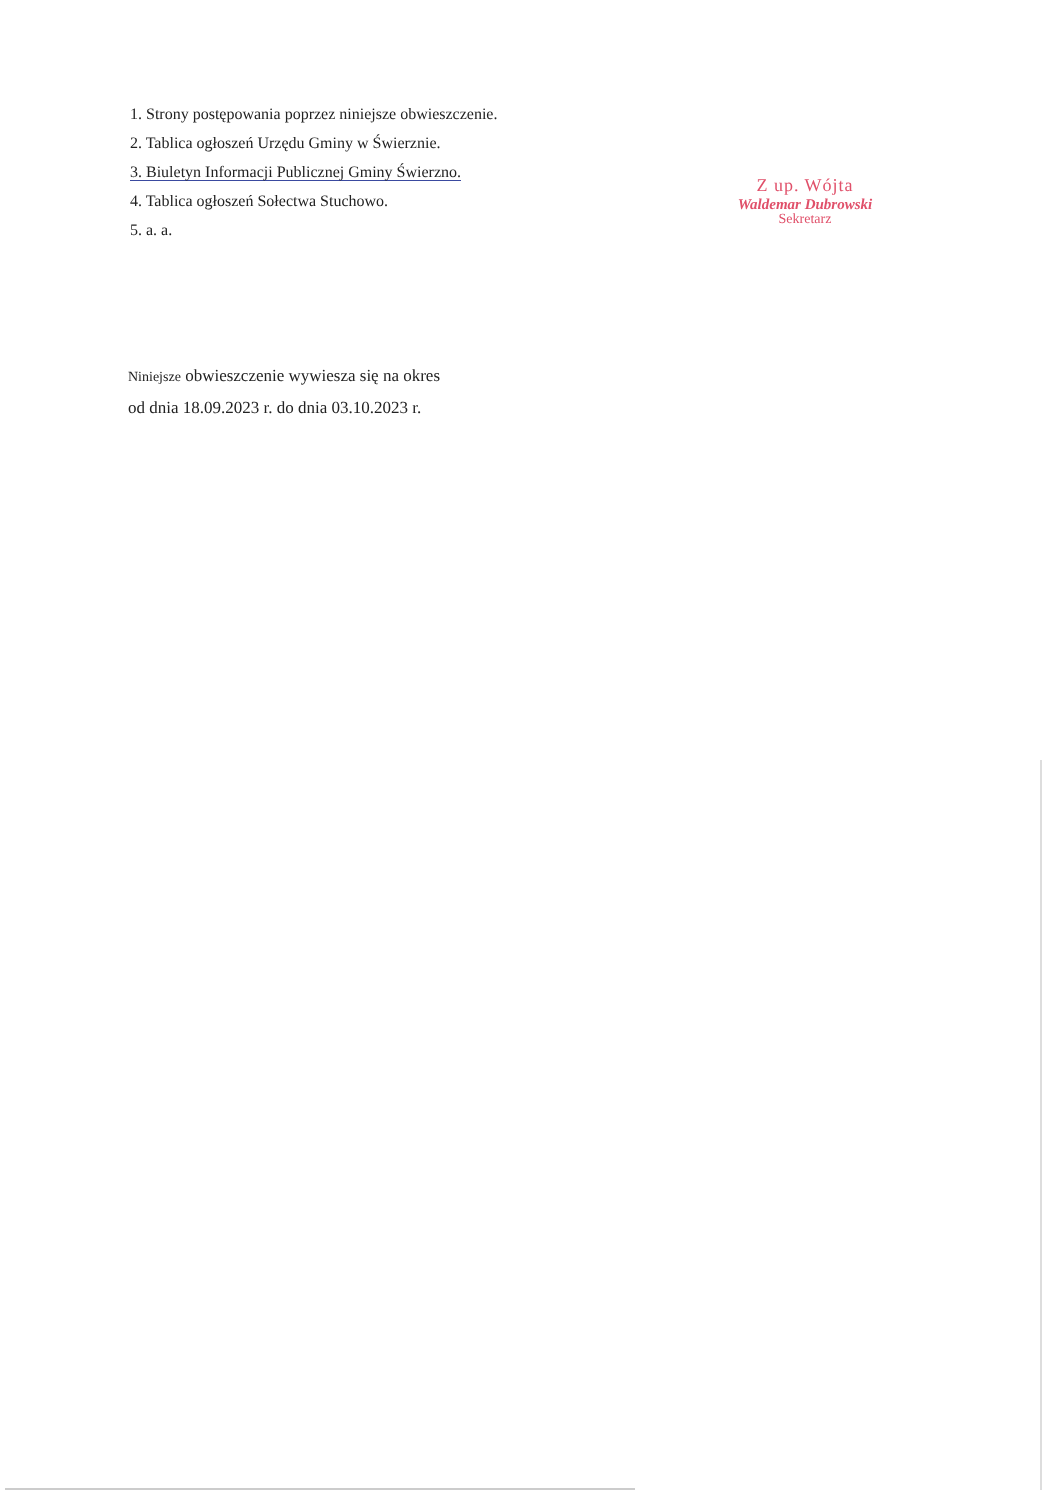1. Strony postępowania poprzez niniejsze obwieszczenie.
2. Tablica ogłoszeń Urzędu Gminy w Świerznie.
3. Biuletyn Informacji Publicznej Gminy Świerzno.
4. Tablica ogłoszeń Sołectwa Stuchowo.
5. a. a.
Z up. Wójta
Waldemar Dubrowski
Sekretarz
Niniejsze obwieszczenie wywiesza się na okres
od dnia 18.09.2023 r. do dnia 03.10.2023 r.